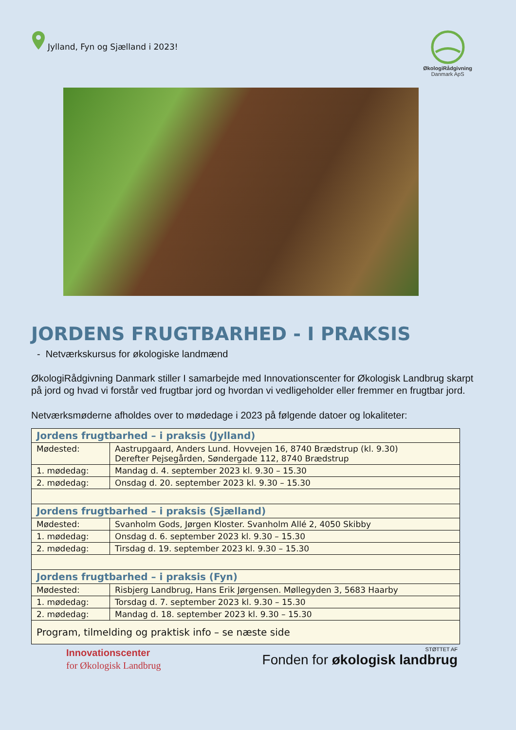Jylland, Fyn og Sjælland i 2023!
ØkologiRådgivning
Danmark ApS
JORDENS FRUGTBARHED - I PRAKSIS
- Netværkskursus for økologiske landmænd
ØkologiRådgivning Danmark stiller I samarbejde med Innovationscenter for Økologisk Landbrug skarpt på jord og hvad vi forstår ved frugtbar jord og hvordan vi vedligeholder eller fremmer en frugtbar jord.
Netværksmøderne afholdes over to mødedage i 2023 på følgende datoer og lokaliteter:
| Jordens frugtbarhed – i praksis (Jylland) | |
| --- | --- |
| Mødested: | Aastrupgaard, Anders Lund. Hovvejen 16, 8740 Brædstrup (kl. 9.30) Derefter Pejsegården, Søndergade 112, 8740 Brædstrup |
| 1. mødedag: | Mandag d. 4. september 2023 kl. 9.30 – 15.30 |
| 2. mødedag: | Onsdag d. 20. september 2023 kl. 9.30 – 15.30 |
| Jordens frugtbarhed – i praksis (Sjælland) | |
| Mødested: | Svanholm Gods, Jørgen Kloster. Svanholm Allé 2, 4050 Skibby |
| 1. mødedag: | Onsdag d. 6. september 2023 kl. 9.30 – 15.30 |
| 2. mødedag: | Tirsdag d. 19. september 2023 kl. 9.30 – 15.30 |
| Jordens frugtbarhed – i praksis (Fyn) | |
| Mødested: | Risbjerg Landbrug, Hans Erik Jørgensen. Møllegyden 3, 5683 Haarby |
| 1. mødedag: | Torsdag d. 7. september 2023 kl. 9.30 – 15.30 |
| 2. mødedag: | Mandag d. 18. september 2023 kl. 9.30 – 15.30 |
| Program, tilmelding og praktisk info – se næste side | |
Innovationscenter
for Økologisk Landbrug
STØTTET AF
Fonden for økologisk landbrug